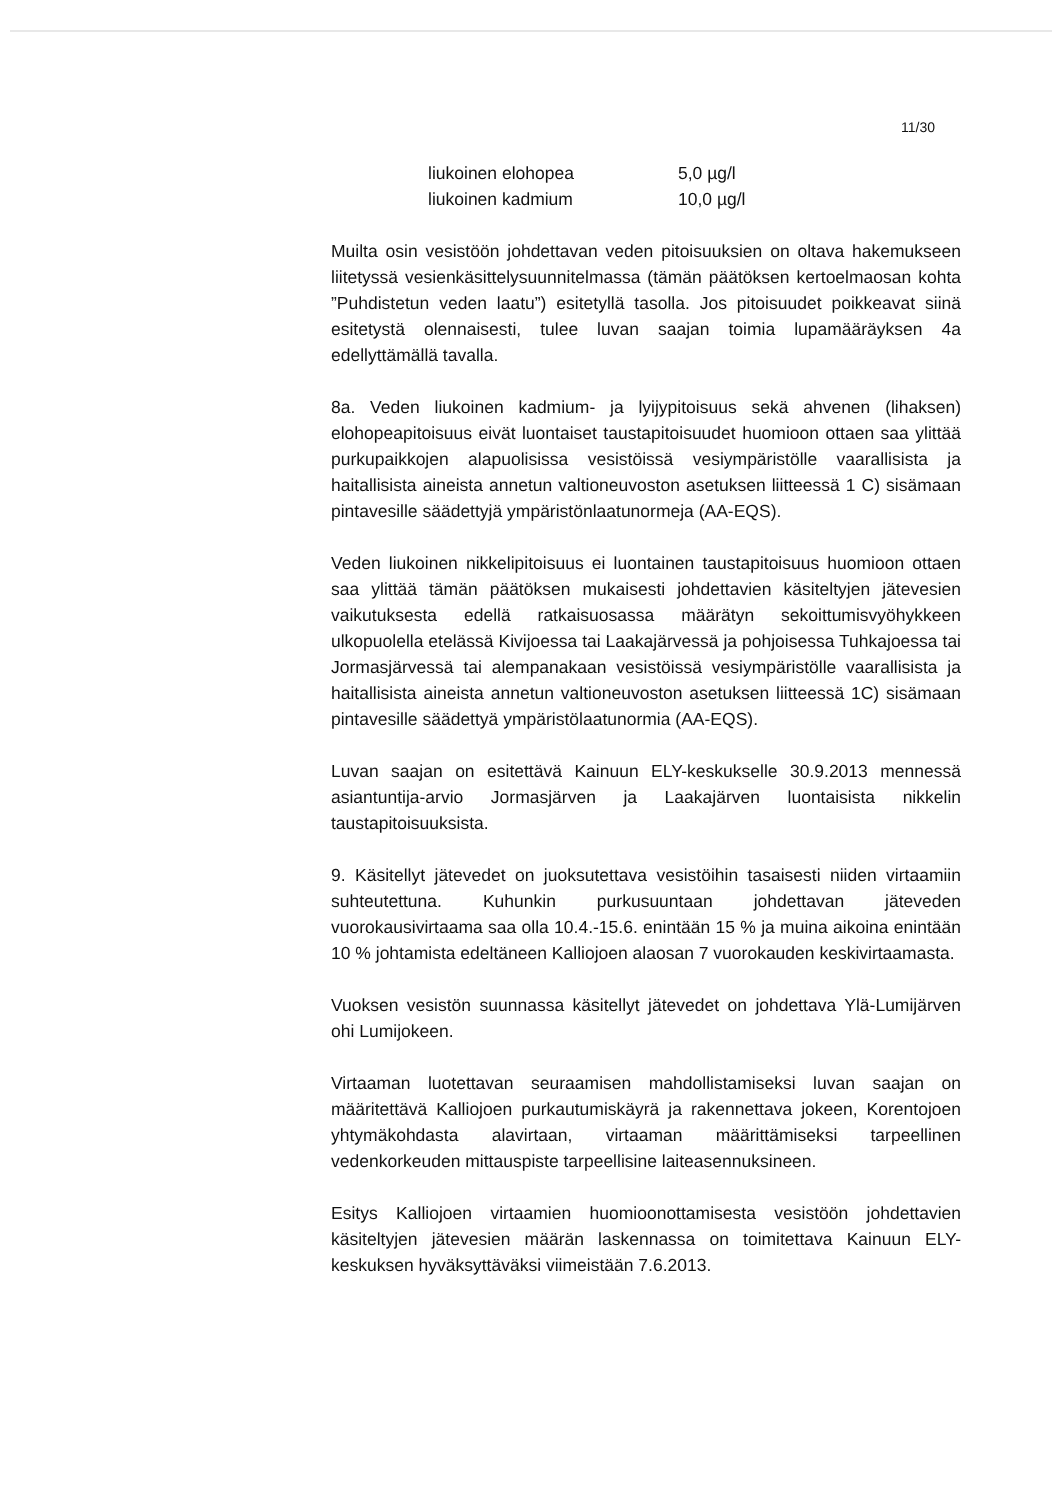11/30
liukoinen elohopea 5,0 µg/l
liukoinen kadmium 10,0 µg/l
Muilta osin vesistöön johdettavan veden pitoisuuksien on oltava hakemukseen liitetyssä vesienkäsittelysuunnitelmassa (tämän päätöksen kertoelmaosan kohta ”Puhdistetun veden laatu”) esitetyllä tasolla. Jos pitoisuudet poikkeavat siinä esitetystä olennaisesti, tulee luvan saajan toimia lupamääräyksen 4a edellyttämällä tavalla.
8a. Veden liukoinen kadmium- ja lyijypitoisuus sekä ahvenen (lihaksen) elohopeapitoisuus eivät luontaiset taustapitoisuudet huomioon ottaen saa ylittää purkupaikkojen alapuolisissa vesistöissä vesiympäristölle vaarallisista ja haitallisista aineista annetun valtioneuvoston asetuksen liitteessä 1 C) sisämaan pintavesille säädettyjä ympäristönlaatunormeja (AA-EQS).
Veden liukoinen nikkelipitoisuus ei luontainen taustapitoisuus huomioon ottaen saa ylittää tämän päätöksen mukaisesti johdettavien käsiteltyjen jätevesien vaikutuksesta edellä ratkaisuosassa määrätyn sekoittumisvyöhykkeen ulkopuolella etelässä Kivijoessa tai Laakajärvessä ja pohjoisessa Tuhkajoessa tai Jormasjärvessä tai alempanakaan vesistöissä vesiympäristölle vaarallisista ja haitallisista aineista annetun valtioneuvoston asetuksen liitteessä 1C) sisämaan pintavesille säädettyä ympäristölaatunormia (AA-EQS).
Luvan saajan on esitettävä Kainuun ELY-keskukselle 30.9.2013 mennessä asiantuntija-arvio Jormasjärven ja Laakajärven luontaisista nikkelin taustapitoisuuksista.
9. Käsitellyt jätevedet on juoksutettava vesistöihin tasaisesti niiden virtaamiin suhteutettuna. Kuhunkin purkusuuntaan johdettavan jäteveden vuorokausivirtaama saa olla 10.4.-15.6. enintään 15 % ja muina aikoina enintään 10 % johtamista edeltäneen Kalliojoen alaosan 7 vuorokauden keskivirtaamasta.
Vuoksen vesistön suunnassa käsitellyt jätevedet on johdettava Ylä-Lumijärven ohi Lumijokeen.
Virtaaman luotettavan seuraamisen mahdollistamiseksi luvan saajan on määritettävä Kalliojoen purkautumiskäyrä ja rakennettava jokeen, Korentojoen yhtymäkohdasta alavirtaan, virtaaman määrittämiseksi tarpeellinen vedenkorkeuden mittauspiste tarpeellisine laiteasennuksineen.
Esitys Kalliojoen virtaamien huomioonottamisesta vesistöön johdettavien käsiteltyjen jätevesien määrän laskennassa on toimitettava Kainuun ELY-keskuksen hyväksyttäväksi viimeistään 7.6.2013.